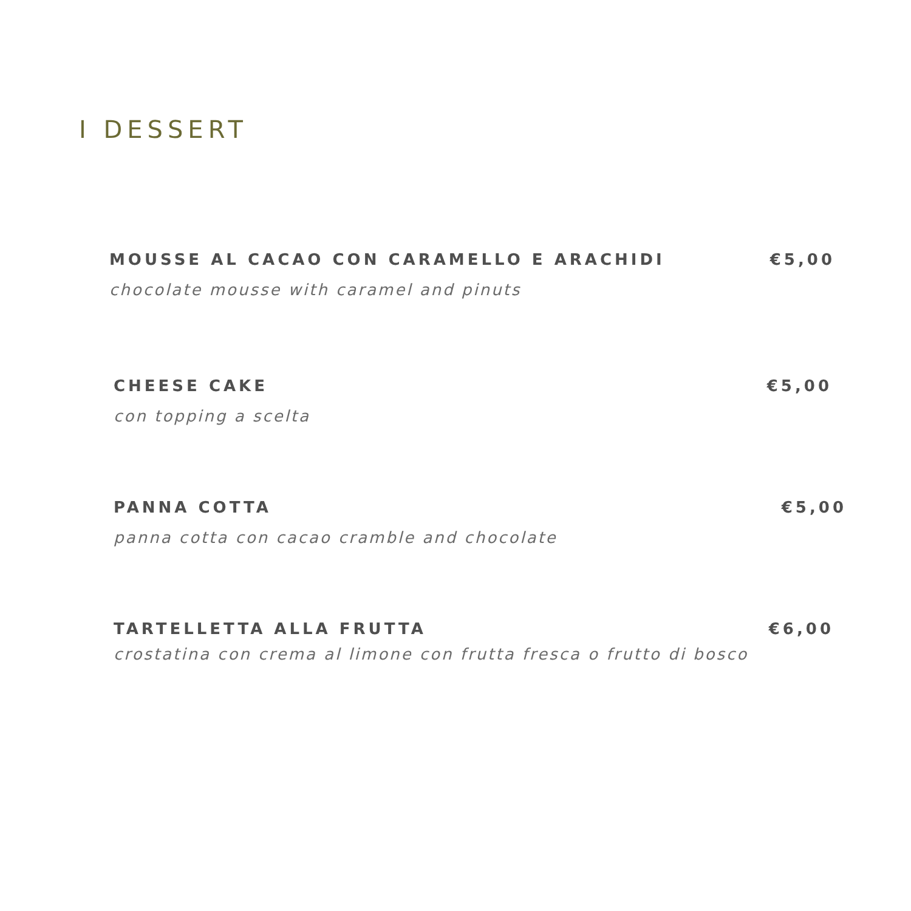I DESSERT
MOUSSE AL CACAO CON CARAMELLO E ARACHIDI
chocolate mousse with caramel and pinuts
€5,00
CHEESE CAKE
con topping a scelta
€5,00
PANNA COTTA
panna cotta con cacao cramble and chocolate
€5,00
TARTELLETTA ALLA FRUTTA
crostatina con crema al limone con frutta fresca o frutto di bosco
€6,00